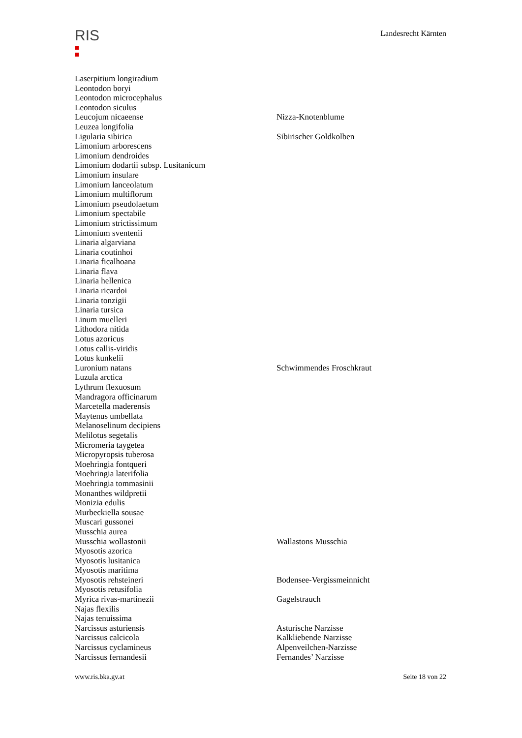RIS
Landesrecht Kärnten
| Laserpitium longiradium | |
| Leontodon boryi | |
| Leontodon microcephalus | |
| Leontodon siculus | |
| Leucojum nicaeense | Nizza-Knotenblume |
| Leuzea longifolia | |
| Ligularia sibirica | Sibirischer Goldkolben |
| Limonium arborescens | |
| Limonium dendroides | |
| Limonium dodartii subsp. Lusitanicum | |
| Limonium insulare | |
| Limonium lanceolatum | |
| Limonium multiflorum | |
| Limonium pseudolaetum | |
| Limonium spectabile | |
| Limonium strictissimum | |
| Limonium sventenii | |
| Linaria algarviana | |
| Linaria coutinhoi | |
| Linaria ficalhoana | |
| Linaria flava | |
| Linaria hellenica | |
| Linaria ricardoi | |
| Linaria tonzigii | |
| Linaria tursica | |
| Linum muelleri | |
| Lithodora nitida | |
| Lotus azoricus | |
| Lotus callis-viridis | |
| Lotus kunkelii | |
| Luronium natans | Schwimmendes Froschkraut |
| Luzula arctica | |
| Lythrum flexuosum | |
| Mandragora officinarum | |
| Marcetella maderensis | |
| Maytenus umbellata | |
| Melanoselinum decipiens | |
| Melilotus segetalis | |
| Micromeria taygetea | |
| Micropyropsis tuberosa | |
| Moehringia fontqueri | |
| Moehringia laterifolia | |
| Moehringia tommasinii | |
| Monanthes wildpretii | |
| Monizia edulis | |
| Murbeckiella sousae | |
| Muscari gussonei | |
| Musschia aurea | |
| Musschia wollastonii | Wallastons Musschia |
| Myosotis azorica | |
| Myosotis lusitanica | |
| Myosotis maritima | |
| Myosotis rehsteineri | Bodensee-Vergissmeinnicht |
| Myosotis retusifolia | |
| Myrica rivas-martinezii | Gagelstrauch |
| Najas flexilis | |
| Najas tenuissima | |
| Narcissus asturiensis | Asturische Narzisse |
| Narcissus calcicola | Kalkliebende Narzisse |
| Narcissus cyclamineus | Alpenveilchen-Narzisse |
| Narcissus fernandesii | Fernandes’ Narzisse |
www.ris.bka.gv.at Seite 18 von 22